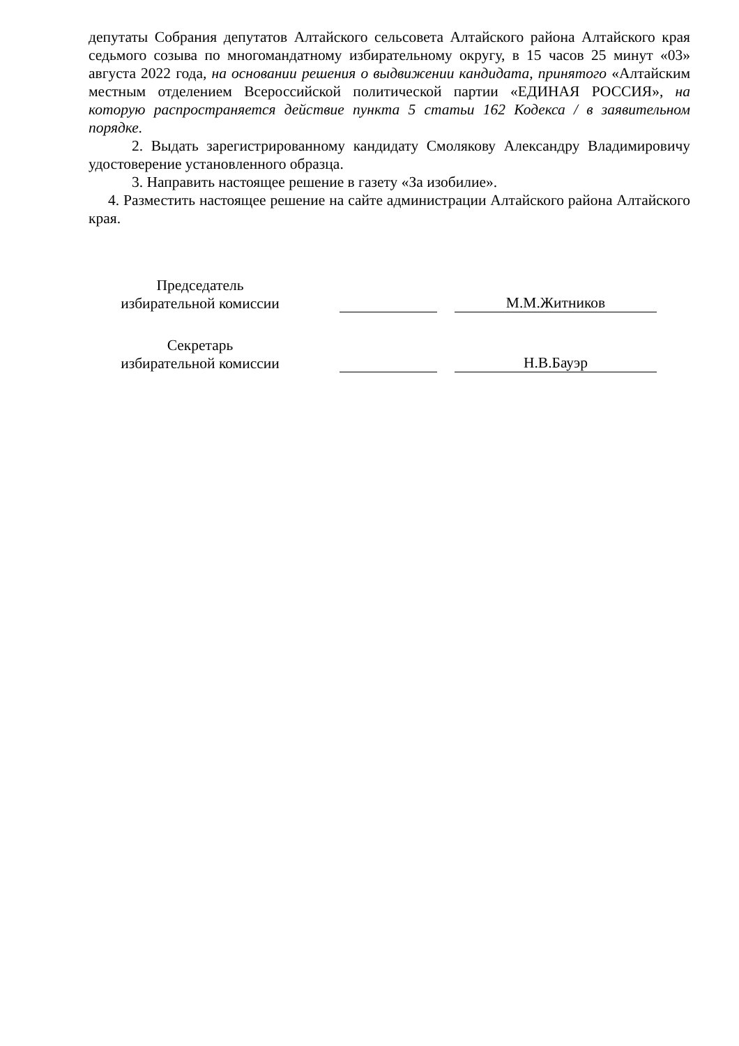депутаты Собрания депутатов Алтайского сельсовета Алтайского района Алтайского края седьмого созыва по многомандатному избирательному округу, в 15 часов 25 минут «03» августа 2022 года, на основании решения о выдвижении кандидата, принятого «Алтайским местным отделением Всероссийской политической партии «ЕДИНАЯ РОССИЯ», на которую распространяется действие пункта 5 статьи 162 Кодекса / в заявительном порядке.
2. Выдать зарегистрированному кандидату Смолякову Александру Владимировичу удостоверение установленного образца.
3. Направить настоящее решение в газету «За изобилие».
4. Разместить настоящее решение на сайте администрации Алтайского района Алтайского края.
Председатель
избирательной комиссии
М.М.Житников
Секретарь
избирательной комиссии
Н.В.Бауэр